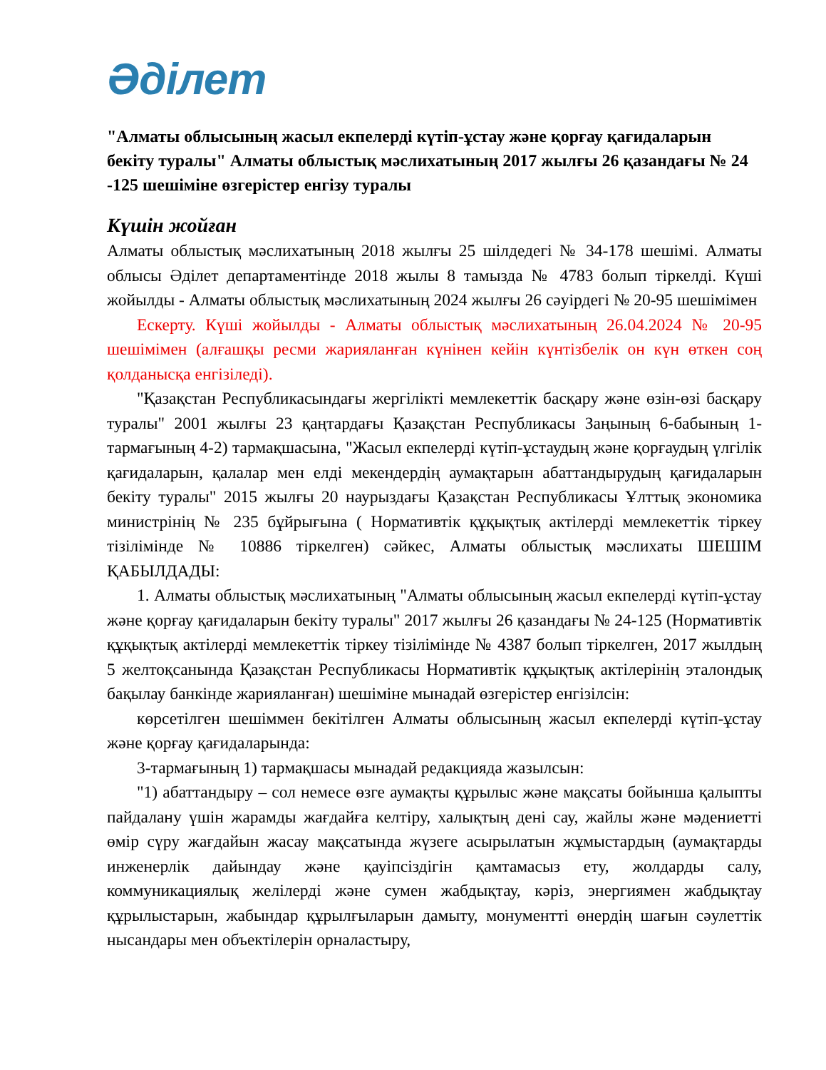Әділет
"Алматы облысының жасыл екпелерді күтіп-ұстау және қорғау қағидаларын бекіту туралы" Алматы облыстық мәслихатының 2017 жылғы 26 қазандағы № 24 -125 шешіміне өзгерістер енгізу туралы
Күшін жойған
Алматы облыстық мәслихатының 2018 жылғы 25 шілдедегі № 34-178 шешімі. Алматы облысы Әділет департаментінде 2018 жылы 8 тамызда № 4783 болып тіркелді. Күші жойылды - Алматы облыстық мәслихатының 2024 жылғы 26 сәуірдегі № 20-95 шешімімен
Ескерту. Күші жойылды - Алматы облыстық мәслихатының 26.04.2024 № 20-95 шешімімен (алғашқы ресми жарияланған күнінен кейін күнтізбелік он күн өткен соң қолданысқа енгізіледі).
"Қазақстан Республикасындағы жергілікті мемлекеттік басқару және өзін-өзі басқару туралы" 2001 жылғы 23 қаңтардағы Қазақстан Республикасы Заңының 6-бабының 1-тармағының 4-2) тармақшасына, "Жасыл екпелерді күтіп-ұстаудың және қорғаудың үлгілік қағидаларын, қалалар мен елді мекендердің аумақтарын абаттандырудың қағидаларын бекіту туралы" 2015 жылғы 20 наурыздағы Қазақстан Республикасы Ұлттық экономика министрінің № 235 бұйрығына ( Нормативтік құқықтық актілерді мемлекеттік тіркеу тізілімінде № 10886 тіркелген) сәйкес, Алматы облыстық мәслихаты ШЕШІМ ҚАБЫЛДАДЫ:
1. Алматы облыстық мәслихатының "Алматы облысының жасыл екпелерді күтіп-ұстау және қорғау қағидаларын бекіту туралы" 2017 жылғы 26 қазандағы № 24-125 (Нормативтік құқықтық актілерді мемлекеттік тіркеу тізілімінде № 4387 болып тіркелген, 2017 жылдың 5 желтоқсанында Қазақстан Республикасы Нормативтік құқықтық актілерінің эталондық бақылау банкінде жарияланған) шешіміне мынадай өзгерістер енгізілсін:
көрсетілген шешіммен бекітілген Алматы облысының жасыл екпелерді күтіп-ұстау және қорғау қағидаларында:
3-тармағының 1) тармақшасы мынадай редакцияда жазылсын:
"1) абаттандыру – сол немесе өзге аумақты құрылыс және мақсаты бойынша қалыпты пайдалану үшін жарамды жағдайға келтіру, халықтың дені сау, жайлы және мәдениетті өмір сүру жағдайын жасау мақсатында жүзеге асырылатын жұмыстардың (аумақтарды инженерлік дайындау және қауіпсіздігін қамтамасыз ету, жолдарды салу, коммуникациялық желілерді және сумен жабдықтау, кәріз, энергиямен жабдықтау құрылыстарын, жабындар құрылғыларын дамыту, монументті өнердің шағын сәулеттік нысандары мен объектілерін орналастыру,